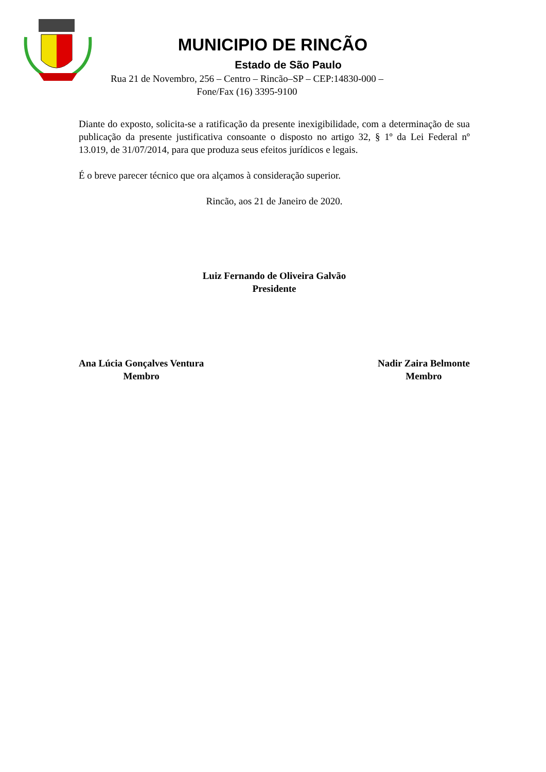MUNICIPIO DE RINCÃO
Estado de São Paulo
Rua 21 de Novembro, 256 – Centro – Rincão–SP – CEP:14830-000 –
Fone/Fax (16) 3395-9100
Diante do exposto, solicita-se a ratificação da presente inexigibilidade, com a determinação de sua publicação da presente justificativa consoante o disposto no artigo 32, § 1º da Lei Federal nº 13.019, de 31/07/2014, para que produza seus efeitos jurídicos e legais.
É o breve parecer técnico que ora alçamos à consideração superior.
Rincão, aos 21 de Janeiro de 2020.
Luiz Fernando de Oliveira Galvão
Presidente
Ana Lúcia Gonçalves Ventura
Membro
Nadir Zaira Belmonte
Membro